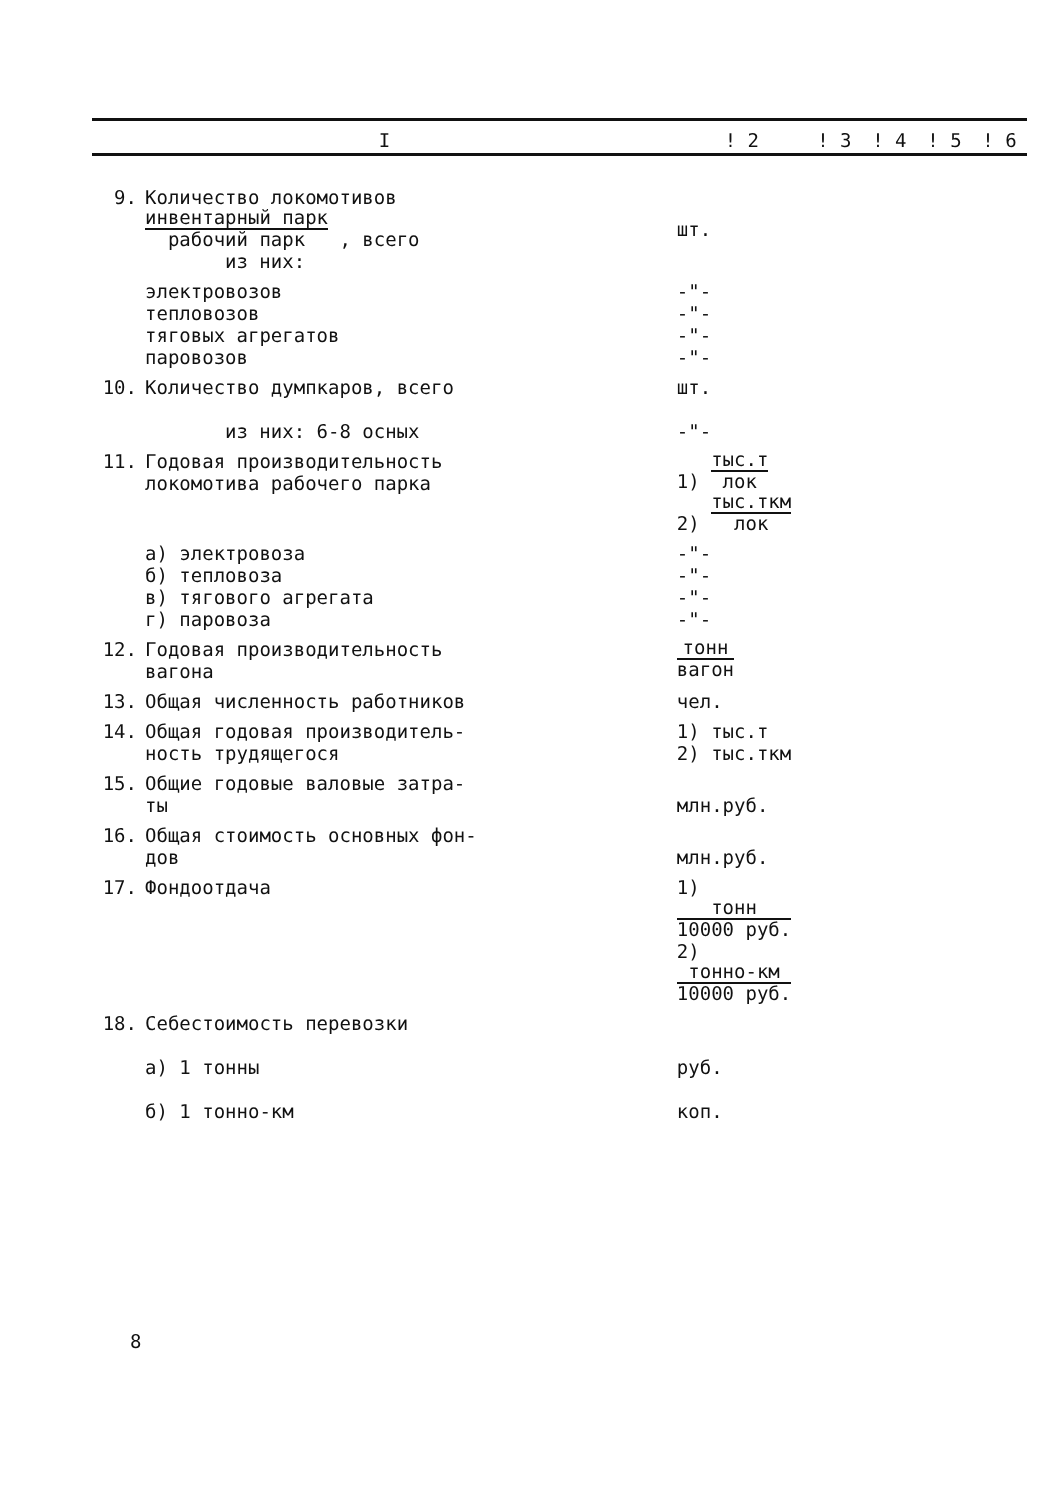| I | | ! 2 | ! 3 | ! 4 | ! 5 | ! 6 |
| --- | --- | --- | --- | --- | --- | --- |
| 9. | Количество локомотивов инвентарный парк рабочий парк , всего из них: | шт. | | | | |
| | электровозов тепловозов тяговых агрегатов паровозов | -"- -"- -"- -"- | | | | |
| 10. | Количество думпкаров, всего из них: 6-8 осных | шт. -"- | | | | |
| 11. | Годовая производительность локомотива рабочего парка | 1) тыс.т лок 2) тыс.ткм лок | | | | |
| | а) электровоза б) тепловоза в) тягового агрегата г) паровоза | -"- -"- -"- -"- | | | | |
| 12. | Годовая производительность вагона | тонн вагон | | | | |
| 13. | Общая численность работников | чел. | | | | |
| 14. | Общая годовая производитель- ность трудящегося | 1) тыс.т 2) тыс.ткм | | | | |
| 15. | Общие годовые валовые затра- ты | млн.руб. | | | | |
| 16. | Общая стоимость основных фон- дов | млн.руб. | | | | |
| 17. | Фондоотдача | 1) тонн 10000 руб. 2) тонно-км 10000 руб. | | | | |
| 18. | Себестоимость перевозки а) 1 тонны б) 1 тонно-км | руб. коп. | | | | |
8